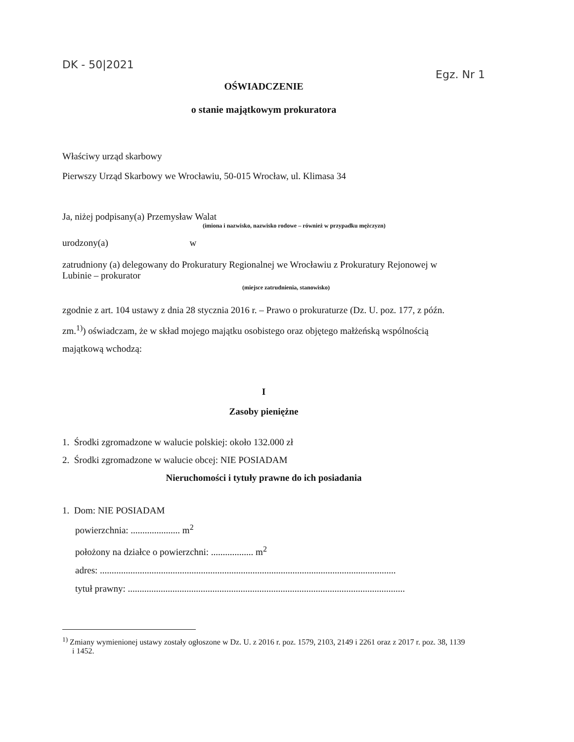DK - 50|2021
Egz. Nr 1
OŚWIADCZENIE
o stanie majątkowym prokuratora
Właściwy urząd skarbowy
Pierwszy Urząd Skarbowy we Wrocławiu, 50-015 Wrocław, ul. Klimasa 34
Ja, niżej podpisany(a) Przemysław Walat
(imiona i nazwisko, nazwisko rodowe – również w przypadku mężczyzn)
urodzony(a) w
zatrudniony (a) delegowany do Prokuratury Regionalnej we Wrocławiu z Prokuratury Rejonowej w Lubinie – prokurator
(miejsce zatrudnienia, stanowisko)
zgodnie z art. 104 ustawy z dnia 28 stycznia 2016 r. – Prawo o prokuraturze (Dz. U. poz. 177, z późn. zm.<sup>1)</sup>) oświadczam, że w skład mojego majątku osobistego oraz objętego małżeńską wspólnością majątkową wchodzą:
I
Zasoby pieniężne
1. Środki zgromadzone w walucie polskiej: około 132.000 zł
2. Środki zgromadzone w walucie obcej: NIE POSIADAM
Nieruchomości i tytuły prawne do ich posiadania
1. Dom: NIE POSIADAM
powierzchnia: ..................... m<sup>2</sup>
położony na działce o powierzchni: .................. m<sup>2</sup>
adres: ..............................................................................................................................
tytuł prawny: ......................................................................................................................
<sup>1)</sup> Zmiany wymienionej ustawy zostały ogłoszone w Dz. U. z 2016 r. poz. 1579, 2103, 2149 i 2261 oraz z 2017 r. poz. 38, 1139 i 1452.